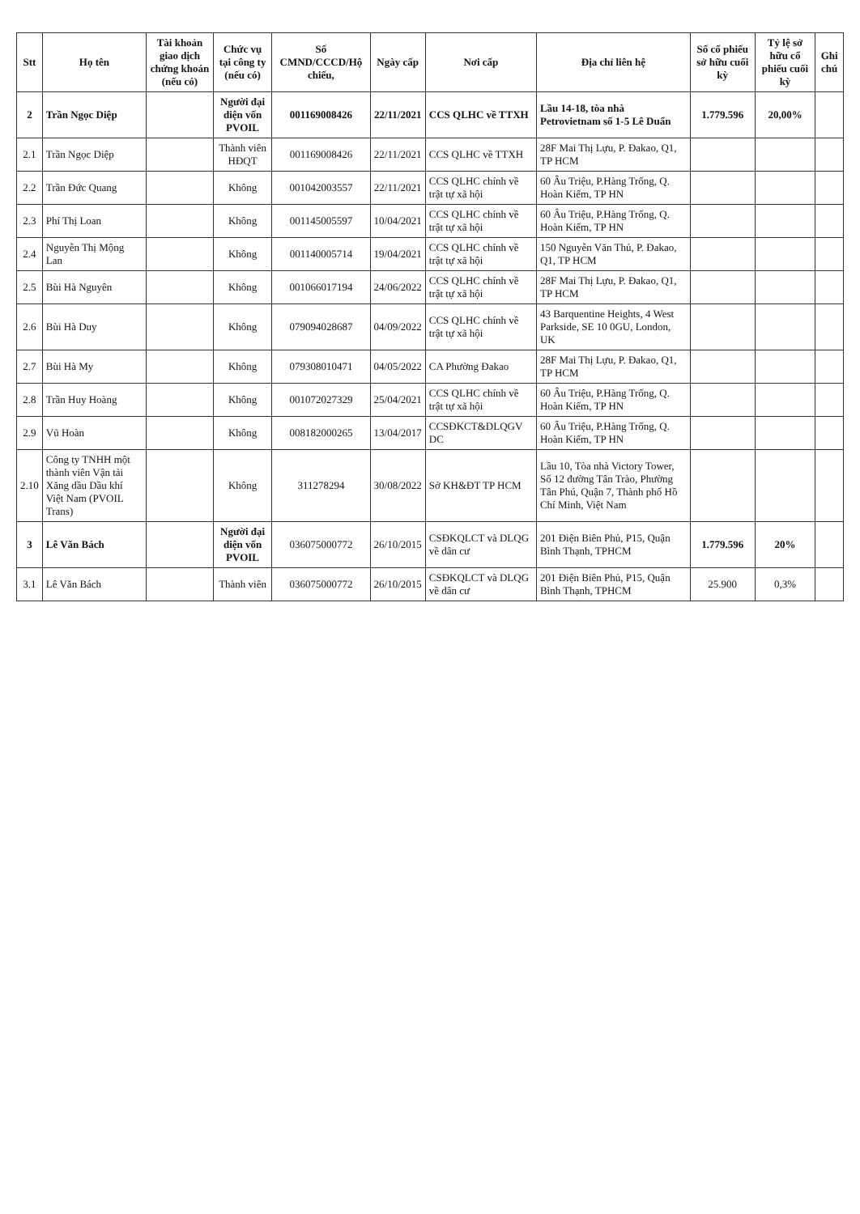| Stt | Họ tên | Tài khoản giao dịch chứng khoán (nếu có) | Chức vụ tại công ty (nếu có) | Số CMND/CCCD/Hộ chiếu, | Ngày cấp | Nơi cấp | Địa chỉ liên hệ | Số cổ phiếu sở hữu cuối kỳ | Tỷ lệ sở hữu cổ phiếu cuối kỳ | Ghi chú |
| --- | --- | --- | --- | --- | --- | --- | --- | --- | --- | --- |
| 2 | Trần Ngọc Diệp | | Người đại diện vốn PVOIL | 001169008426 | 22/11/2021 | CCS QLHC về TTXH | Lầu 14-18, tòa nhà Petrovietnam số 1-5 Lê Duẩn | 1.779.596 | 20,00% | |
| 2.1 | Trần Ngọc Diệp | | Thành viên HĐQT | 001169008426 | 22/11/2021 | CCS QLHC về TTXH | 28F Mai Thị Lựu, P. Đakao, Q1, TP HCM | | | |
| 2.2 | Trần Đức Quang | | Không | 001042003557 | 22/11/2021 | CCS QLHC chính về trật tự xã hội | 60 Âu Triệu, P.Hàng Trống, Q. Hoàn Kiếm, TP HN | | | |
| 2.3 | Phí Thị Loan | | Không | 001145005597 | 10/04/2021 | CCS QLHC chính về trật tự xã hội | 60 Âu Triệu, P.Hàng Trống, Q. Hoàn Kiếm, TP HN | | | |
| 2.4 | Nguyễn Thị Mộng Lan | | Không | 001140005714 | 19/04/2021 | CCS QLHC chính về trật tự xã hội | 150 Nguyễn Văn Thủ, P. Đakao, Q1, TP HCM | | | |
| 2.5 | Bùi Hà Nguyên | | Không | 001066017194 | 24/06/2022 | CCS QLHC chính về trật tự xã hội | 28F Mai Thị Lựu, P. Đakao, Q1, TP HCM | | | |
| 2.6 | Bùi Hà Duy | | Không | 079094028687 | 04/09/2022 | CCS QLHC chính về trật tự xã hội | 43 Barquentine Heights, 4 West Parkside, SE 10 0GU, London, UK | | | |
| 2.7 | Bùi Hà My | | Không | 079308010471 | 04/05/2022 | CA Phường Đakao | 28F Mai Thị Lựu, P. Đakao, Q1, TP HCM | | | |
| 2.8 | Trần Huy Hoàng | | Không | 001072027329 | 25/04/2021 | CCS QLHC chính về trật tự xã hội | 60 Âu Triệu, P.Hàng Trống, Q. Hoàn Kiếm, TP HN | | | |
| 2.9 | Vũ Hoàn | | Không | 008182000265 | 13/04/2017 | CCSĐKCT&DLQGV DC | 60 Âu Triệu, P.Hàng Trống, Q. Hoàn Kiếm, TP HN | | | |
| 2.10 | Công ty TNHH một thành viên Vận tải Xăng dầu Dầu khí Việt Nam (PVOIL Trans) | | Không | 311278294 | 30/08/2022 | Sở KH&ĐT TP HCM | Lầu 10, Tòa nhà Victory Tower, Số 12 đường Tân Trào, Phường Tân Phú, Quận 7, Thành phố Hồ Chí Minh, Việt Nam | | | |
| 3 | Lê Văn Bách | | Người đại diện vốn PVOIL | 036075000772 | 26/10/2015 | CSĐKQLCT và DLQG về dân cư | 201 Điện Biên Phủ, P15, Quận Bình Thạnh, TPHCM | 1.779.596 | 20% | |
| 3.1 | Lê Văn Bách | | Thành viên | 036075000772 | 26/10/2015 | CSĐKQLCT và DLQG về dân cư | 201 Điện Biên Phủ, P15, Quận Bình Thạnh, TPHCM | 25.900 | 0,3% | |